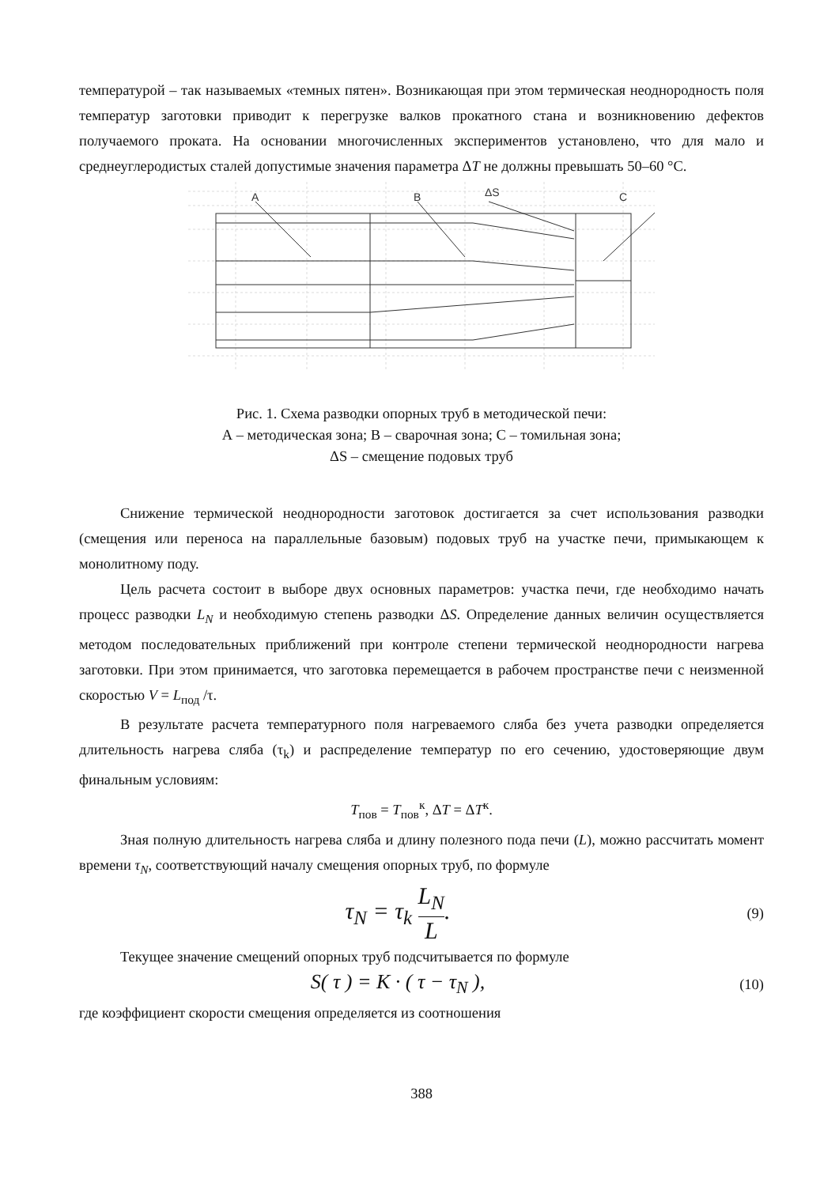температурой – так называемых «темных пятен». Возникающая при этом термическая неоднородность поля температур заготовки приводит к перегрузке валков прокатного стана и возникновению дефектов получаемого проката. На основании многочисленных экспериментов установлено, что для мало и среднеуглеродистых сталей допустимые значения параметра ΔT не должны превышать 50–60 °C.
A
B
ΔS
C
Рис. 1. Схема разводки опорных труб в методической печи:
А – методическая зона; В – сварочная зона; С – томильная зона;
ΔS – смещение подовых труб
Снижение термической неоднородности заготовок достигается за счет использования разводки (смещения или переноса на параллельные базовым) подовых труб на участке печи, примыкающем к монолитному поду.
Цель расчета состоит в выборе двух основных параметров: участка печи, где необходимо начать процесс разводки L<sub>N</sub> и необходимую степень разводки ΔS. Определение данных величин осуществляется методом последовательных приближений при контроле степени термической неоднородности нагрева заготовки. При этом принимается, что заготовка перемещается в рабочем пространстве печи с неизменной скоростью V = L<sub>под</sub> /τ.
В результате расчета температурного поля нагреваемого сляба без учета разводки определяется длительность нагрева сляба (τ<sub>k</sub>) и распределение температур по его сечению, удостоверяющие двум финальным условиям:
T<sub>пов</sub> = T<sub>пов</sub><sup>к</sup>, ΔT = ΔT<sup>к</sup>.
Зная полную длительность нагрева сляба и длину полезного пода печи (L), можно рассчитать момент времени τ<sub>N</sub>, соответствующий началу смещения опорных труб, по формуле
τ<sub>N</sub> = τ<sub>k</sub> L<sub>N</sub> L.
(9)
Текущее значение смещений опорных труб подсчитывается по формуле
S( τ ) = K · ( τ − τ<sub>N</sub> ),
(10)
где коэффициент скорости смещения определяется из соотношения
388